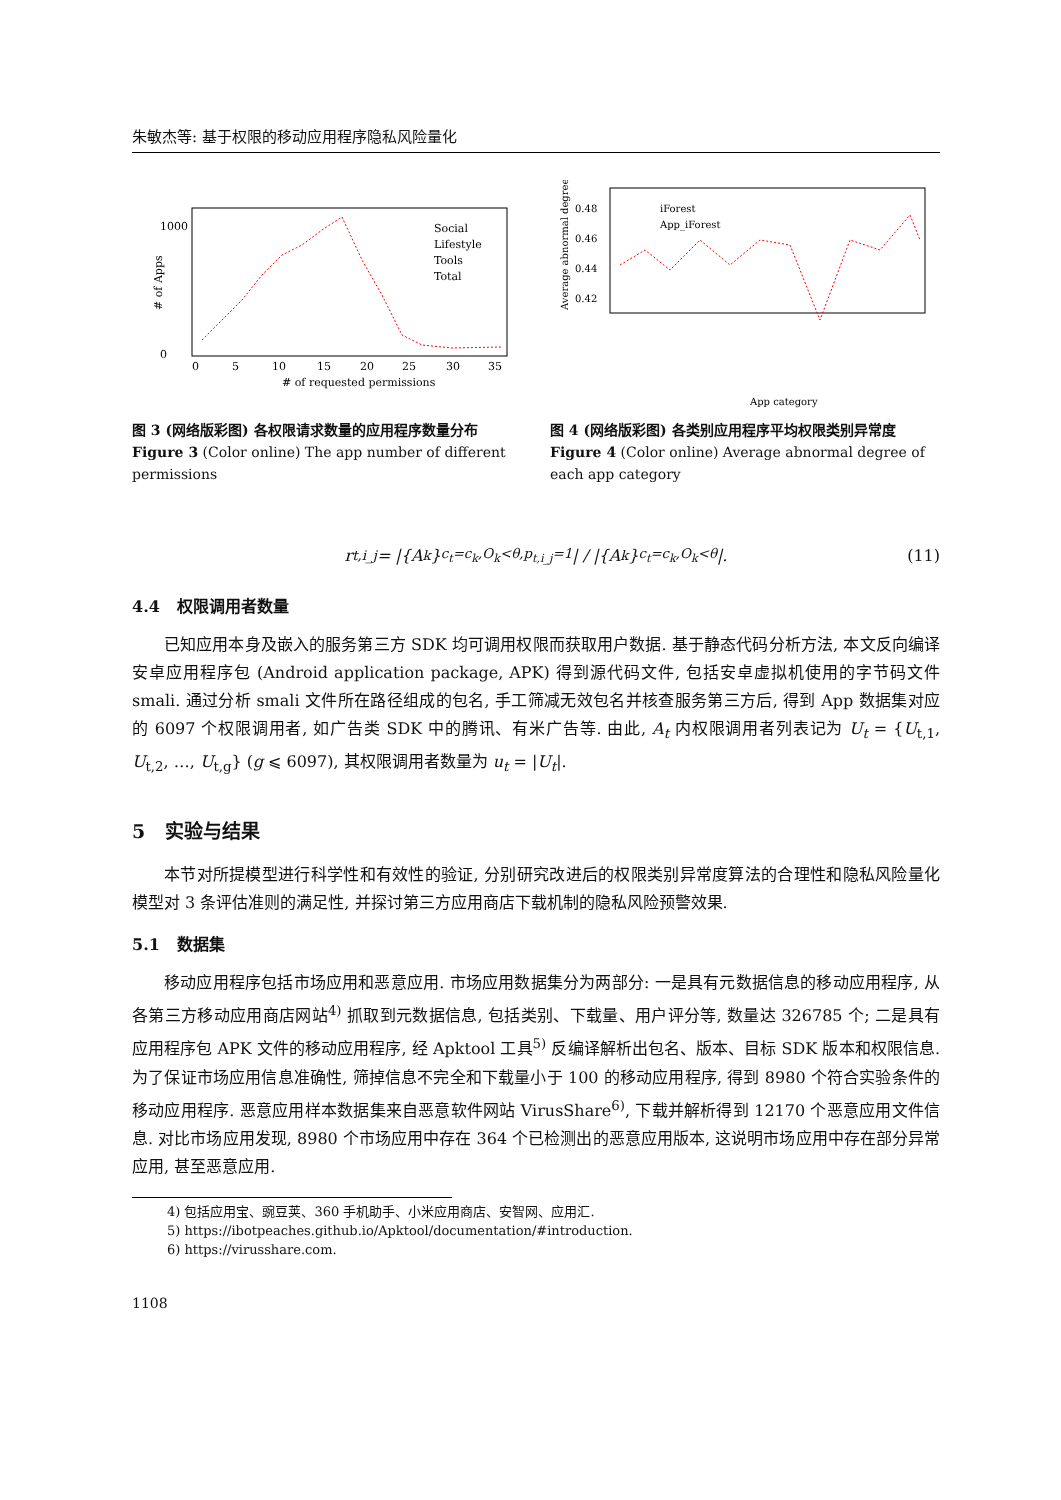朱敏杰等: 基于权限的移动应用程序隐私风险量化
# of Apps
0
1000
0
5
10
15
20
25
30
35
# of requested permissions
Social
Lifestyle
Tools
Total
图 3 (网络版彩图) 各权限请求数量的应用程序数量分布
Figure 3 (Color online) The app number of different permissions
Average abnormal degree
0.48
0.46
0.44
0.42
iForest
App_iForest
App category
图 4 (网络版彩图) 各类别应用程序平均权限类别异常度
Figure 4 (Color online) Average abnormal degree of each app category
r<sub>t,i_j</sub> = |{A<sub>k</sub>}<sub>c<sub>t</sub>=c<sub>k</sub>,O<sub>k</sub><θ,p<sub>t,i_j</sub>=1</sub>| / |{A<sub>k</sub>}<sub>c<sub>t</sub>=c<sub>k</sub>,O<sub>k</sub><θ</sub>|. (11)
4.4 权限调用者数量
已知应用本身及嵌入的服务第三方 SDK 均可调用权限而获取用户数据. 基于静态代码分析方法, 本文反向编译安卓应用程序包 (Android application package, APK) 得到源代码文件, 包括安卓虚拟机使用的字节码文件 smali. 通过分析 smali 文件所在路径组成的包名, 手工筛减无效包名并核查服务第三方后, 得到 App 数据集对应的 6097 个权限调用者, 如广告类 SDK 中的腾讯、有米广告等. 由此, A<sub>t</sub> 内权限调用者列表记为 U<sub>t</sub> = {U<sub>t,1</sub>, U<sub>t,2</sub>, …, U<sub>t,g</sub>} (g ⩽ 6097), 其权限调用者数量为 u<sub>t</sub> = |U<sub>t</sub>|.
5 实验与结果
本节对所提模型进行科学性和有效性的验证, 分别研究改进后的权限类别异常度算法的合理性和隐私风险量化模型对 3 条评估准则的满足性, 并探讨第三方应用商店下载机制的隐私风险预警效果.
5.1 数据集
移动应用程序包括市场应用和恶意应用. 市场应用数据集分为两部分: 一是具有元数据信息的移动应用程序, 从各第三方移动应用商店网站<sup>4)</sup> 抓取到元数据信息, 包括类别、下载量、用户评分等, 数量达 326785 个; 二是具有应用程序包 APK 文件的移动应用程序, 经 Apktool 工具<sup>5)</sup> 反编译解析出包名、版本、目标 SDK 版本和权限信息. 为了保证市场应用信息准确性, 筛掉信息不完全和下载量小于 100 的移动应用程序, 得到 8980 个符合实验条件的移动应用程序. 恶意应用样本数据集来自恶意软件网站 VirusShare<sup>6)</sup>, 下载并解析得到 12170 个恶意应用文件信息. 对比市场应用发现, 8980 个市场应用中存在 364 个已检测出的恶意应用版本, 这说明市场应用中存在部分异常应用, 甚至恶意应用.
4) 包括应用宝、豌豆荚、360 手机助手、小米应用商店、安智网、应用汇.
5) https://ibotpeaches.github.io/Apktool/documentation/#introduction.
6) https://virusshare.com.
1108